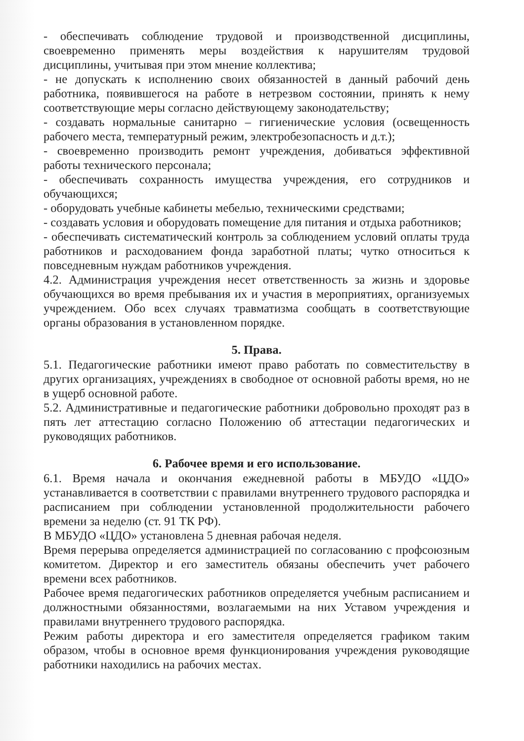- обеспечивать соблюдение трудовой и производственной дисциплины, своевременно применять меры воздействия к нарушителям трудовой дисциплины, учитывая при этом мнение коллектива;
- не допускать к исполнению своих обязанностей в данный рабочий день работника, появившегося на работе в нетрезвом состоянии, принять к нему соответствующие меры согласно действующему законодательству;
- создавать нормальные санитарно – гигиенические условия (освещенность рабочего места, температурный режим, электробезопасность и д.т.);
- своевременно производить ремонт учреждения, добиваться эффективной работы технического персонала;
- обеспечивать сохранность имущества учреждения, его сотрудников и обучающихся;
- оборудовать учебные кабинеты мебелью, техническими средствами;
- создавать условия и оборудовать помещение для питания и отдыха работников;
- обеспечивать систематический контроль за соблюдением условий оплаты труда работников и расходованием фонда заработной платы; чутко относиться к повседневным нуждам работников учреждения.
4.2. Администрация учреждения несет ответственность за жизнь и здоровье обучающихся во время пребывания их и участия в мероприятиях, организуемых учреждением. Обо всех случаях травматизма сообщать в соответствующие органы образования в установленном порядке.
5. Права.
5.1. Педагогические работники имеют право работать по совместительству в других организациях, учреждениях в свободное от основной работы время, но не в ущерб основной работе.
5.2. Административные и педагогические работники добровольно проходят раз в пять лет аттестацию согласно Положению об аттестации педагогических и руководящих работников.
6. Рабочее время и его использование.
6.1. Время начала и окончания ежедневной работы в МБУДО «ЦДО» устанавливается в соответствии с правилами внутреннего трудового распорядка и расписанием при соблюдении установленной продолжительности рабочего времени за неделю (ст. 91 ТК РФ).
В МБУДО «ЦДО» установлена 5 дневная рабочая неделя.
Время перерыва определяется администрацией по согласованию с профсоюзным комитетом. Директор и его заместитель обязаны обеспечить учет рабочего времени всех работников.
Рабочее время педагогических работников определяется учебным расписанием и должностными обязанностями, возлагаемыми на них Уставом учреждения и правилами внутреннего трудового распорядка.
Режим работы директора и его заместителя определяется графиком таким образом, чтобы в основное время функционирования учреждения руководящие работники находились на рабочих местах.